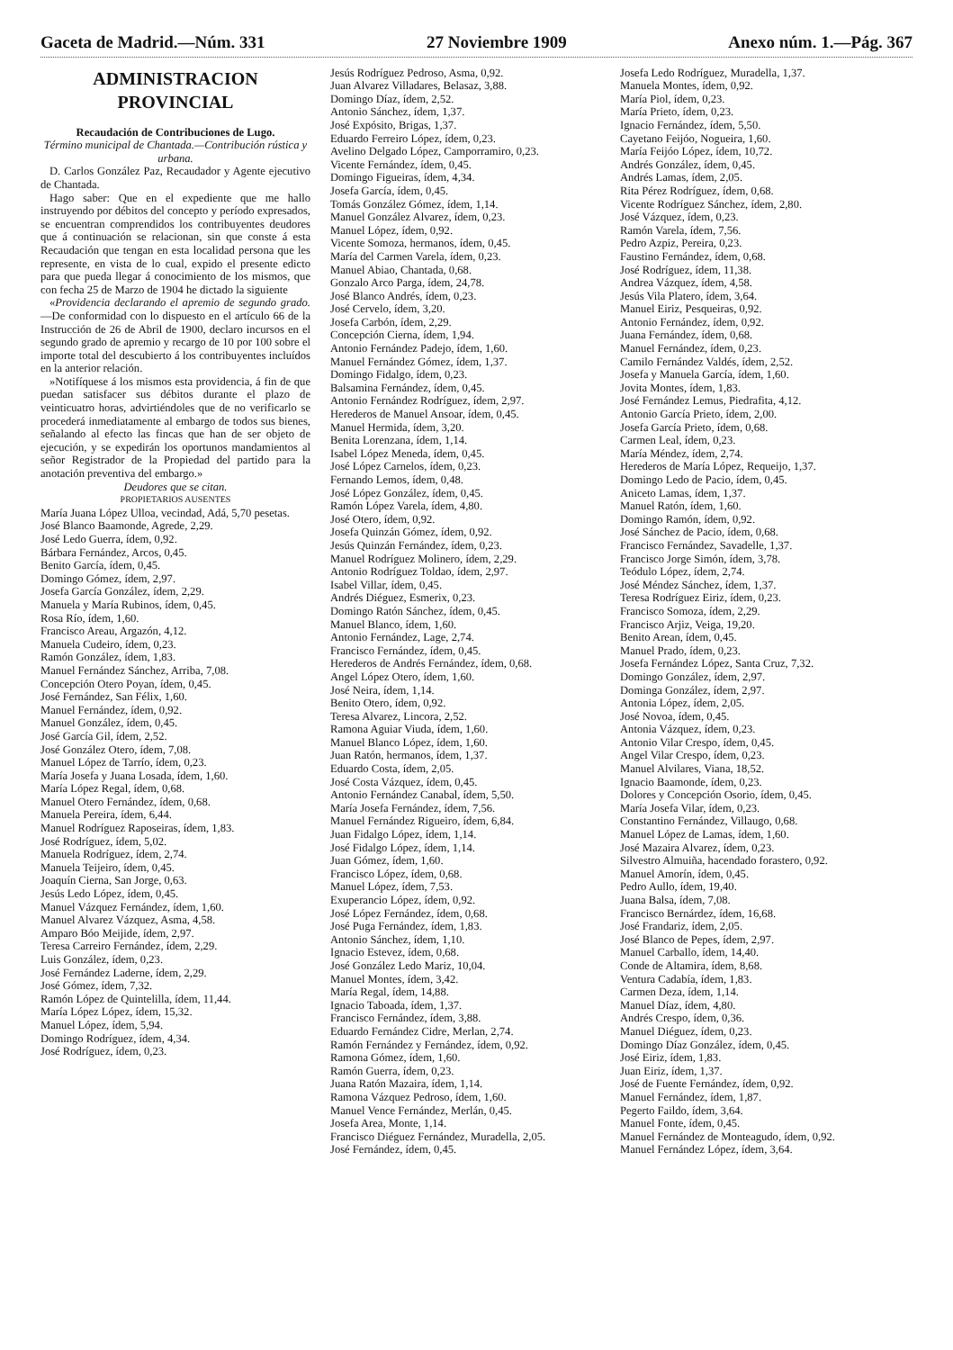Gaceta de Madrid.—Núm. 331 27 Noviembre 1909 Anexo núm. 1.—Pág. 367
ADMINISTRACION PROVINCIAL
Recaudación de Contribuciones de Lugo.
Término municipal de Chantada.—Contribución rústica y urbana.
D. Carlos González Paz, Recaudador y Agente ejecutivo de Chantada.
Hago saber: Que en el expediente que me hallo instruyendo por débitos del concepto y período expresados, se encuentran comprendidos los contribuyentes deudores que á continuación se relacionan, sin que conste á esta Recaudación que tengan en esta localidad persona que les represente, en vista de lo cual, expido el presente edicto para que pueda llegar á conocimiento de los mismos, que con fecha 25 de Marzo de 1904 he dictado la siguiente
«Providencia declarando el apremio de segundo grado.—De conformidad con lo dispuesto en el artículo 66 de la Instrucción de 26 de Abril de 1900, declaro incursos en el segundo grado de apremio y recargo de 10 por 100 sobre el importe total del descubierto á los contribuyentes incluídos en la anterior relación.
»Notifíquese á los mismos esta providencia, á fin de que puedan satisfacer sus débitos durante el plazo de veinticuatro horas, advirtiéndoles que de no verificarlo se procederá inmediatamente al embargo de todos sus bienes, señalando al efecto las fincas que han de ser objeto de ejecución, y se expedirán los oportunos mandamientos al señor Registrador de la Propiedad del partido para la anotación preventiva del embargo.»
Deudores que se citan.
PROPIETARIOS AUSENTES
María Juana López Ulloa, vecindad, Adá, 5,70 pesetas.
José Blanco Baamonde, Agrede, 2,29.
José Ledo Guerra, ídem, 0,92.
Bárbara Fernández, Arcos, 0,45.
Benito García, ídem, 0,45.
Domingo Gómez, ídem, 2,97.
Josefa García González, ídem, 2,29.
Manuela y María Rubinos, ídem, 0,45.
Rosa Río, ídem, 1,60.
Francisco Areau, Argazón, 4,12.
Manuela Cudeiro, ídem, 0,23.
Ramón González, ídem, 1,83.
Manuel Fernández Sánchez, Arriba, 7,08.
Concepción Otero Poyan, ídem, 0,45.
José Fernández, San Félix, 1,60.
Manuel Fernández, ídem, 0,92.
Manuel González, ídem, 0,45.
José García Gil, ídem, 2,52.
José González Otero, ídem, 7,08.
Manuel López de Tarrío, ídem, 0,23.
María Josefa y Juana Losada, ídem, 1,60.
María López Regal, ídem, 0,68.
Manuel Otero Fernández, ídem, 0,68.
Manuela Pereira, ídem, 6,44.
Manuel Rodríguez Raposeiras, ídem, 1,83.
José Rodríguez, ídem, 5,02.
Manuela Rodríguez, ídem, 2,74.
Manuela Teijeiro, ídem, 0,45.
Joaquín Cierna, San Jorge, 0,63.
Jesús Ledo López, ídem, 0,45.
Manuel Vázquez Fernández, ídem, 1,60.
Manuel Alvarez Vázquez, Asma, 4,58.
Amparo Bóo Meijide, ídem, 2,97.
Teresa Carreiro Fernández, ídem, 2,29.
Luis González, ídem, 0,23.
José Fernández Laderne, ídem, 2,29.
José Gómez, ídem, 7,32.
Ramón López de Quintelilla, ídem, 11,44.
María López López, ídem, 15,32.
Manuel López, ídem, 5,94.
Domingo Rodríguez, ídem, 4,34.
José Rodríguez, ídem, 0,23.
Jesús Rodríguez Pedroso, Asma, 0,92.
Juan Alvarez Villadares, Belasaz, 3,88.
Domingo Díaz, ídem, 2,52.
Antonio Sánchez, ídem, 1,37.
José Expósito, Brigas, 1,37.
Eduardo Ferreiro López, ídem, 0,23.
Avelino Delgado López, Camporramiro, 0,23.
Vicente Fernández, ídem, 0,45.
Domingo Figueiras, ídem, 4,34.
Josefa García, ídem, 0,45.
Tomás González Gómez, ídem, 1,14.
Manuel González Alvarez, ídem, 0,23.
Manuel López, ídem, 0,92.
Vicente Somoza, hermanos, ídem, 0,45.
María del Carmen Varela, ídem, 0,23.
Manuel Abiao, Chantada, 0,68.
Gonzalo Arco Parga, ídem, 24,78.
José Blanco Andrés, ídem, 0,23.
José Cervelo, ídem, 3,20.
Josefa Carbón, ídem, 2,29.
Concepción Cierna, ídem, 1,94.
Antonio Fernández Padejo, ídem, 1,60.
Manuel Fernández Gómez, ídem, 1,37.
Domingo Fidalgo, ídem, 0,23.
Balsamina Fernández, ídem, 0,45.
Antonio Fernández Rodríguez, ídem, 2,97.
Herederos de Manuel Ansoar, ídem, 0,45.
Manuel Hermida, ídem, 3,20.
Benita Lorenzana, ídem, 1,14.
Isabel López Meneda, ídem, 0,45.
José López Carnelos, ídem, 0,23.
Fernando Lemos, ídem, 0,48.
José López González, ídem, 0,45.
Ramón López Varela, ídem, 4,80.
José Otero, ídem, 0,92.
Josefa Quinzán Gómez, ídem, 0,92.
Jesús Quinzán Fernández, ídem, 0,23.
Manuel Rodríguez Molinero, ídem, 2,29.
Antonio Rodríguez Toldao, ídem, 2,97.
Isabel Villar, ídem, 0,45.
Andrés Diéguez, Esmerix, 0,23.
Domingo Ratón Sánchez, ídem, 0,45.
Manuel Blanco, ídem, 1,60.
Antonio Fernández, Lage, 2,74.
Francisco Fernández, ídem, 0,45.
Herederos de Andrés Fernández, ídem, 0,68.
Angel López Otero, ídem, 1,60.
José Neira, ídem, 1,14.
Benito Otero, ídem, 0,92.
Teresa Alvarez, Lincora, 2,52.
Ramona Aguiar Viuda, ídem, 1,60.
Manuel Blanco López, ídem, 1,60.
Juan Ratón, hermanos, ídem, 1,37.
Eduardo Costa, ídem, 2,05.
José Costa Vázquez, ídem, 0,45.
Antonio Fernández Canabal, ídem, 5,50.
María Josefa Fernández, ídem, 7,56.
Manuel Fernández Rigueiro, ídem, 6,84.
Juan Fidalgo López, ídem, 1,14.
José Fidalgo López, ídem, 1,14.
Juan Gómez, ídem, 1,60.
Francisco López, ídem, 0,68.
Manuel López, ídem, 7,53.
Exuperancio López, ídem, 0,92.
José López Fernández, ídem, 0,68.
José Puga Fernández, ídem, 1,83.
Antonio Sánchez, ídem, 1,10.
Ignacio Estevez, ídem, 0,68.
José González Ledo Mariz, 10,04.
Manuel Montes, ídem, 3,42.
María Regal, ídem, 14,88.
Ignacio Taboada, ídem, 1,37.
Francisco Fernández, ídem, 3,88.
Eduardo Fernández Cidre, Merlan, 2,74.
Ramón Fernández y Fernández, ídem, 0,92.
Ramona Gómez, ídem, 1,60.
Ramón Guerra, ídem, 0,23.
Juana Ratón Mazaira, ídem, 1,14.
Ramona Vázquez Pedroso, ídem, 1,60.
Manuel Vence Fernández, Merlán, 0,45.
Josefa Area, Monte, 1,14.
Francisco Diéguez Fernández, Muradella, 2,05.
José Fernández, ídem, 0,45.
Josefa Ledo Rodríguez, Muradella, 1,37.
Manuela Montes, ídem, 0,92.
María Piol, ídem, 0,23.
María Prieto, ídem, 0,23.
Ignacio Fernández, ídem, 5,50.
Cayetano Feijóo, Nogueira, 1,60.
María Feijóo López, ídem, 10,72.
Andrés González, ídem, 0,45.
Andrés Lamas, ídem, 2,05.
Rita Pérez Rodríguez, ídem, 0,68.
Vicente Rodríguez Sánchez, ídem, 2,80.
José Vázquez, ídem, 0,23.
Ramón Varela, ídem, 7,56.
Pedro Azpiz, Pereira, 0,23.
Faustino Fernández, ídem, 0,68.
José Rodríguez, ídem, 11,38.
Andrea Vázquez, ídem, 4,58.
Jesús Vila Platero, ídem, 3,64.
Manuel Eiriz, Pesqueiras, 0,92.
Antonio Fernández, ídem, 0,92.
Juana Fernández, ídem, 0,68.
Manuel Fernández, ídem, 0,23.
Camilo Fernández Valdés, ídem, 2,52.
Josefa y Manuela García, ídem, 1,60.
Jovita Montes, ídem, 1,83.
José Fernández Lemus, Piedrafita, 4,12.
Antonio García Prieto, ídem, 2,00.
Josefa García Prieto, ídem, 0,68.
Carmen Leal, ídem, 0,23.
María Méndez, ídem, 2,74.
Herederos de María López, Requeijo, 1,37.
Domingo Ledo de Pacio, ídem, 0,45.
Aniceto Lamas, ídem, 1,37.
Manuel Ratón, ídem, 1,60.
Domingo Ramón, ídem, 0,92.
José Sánchez de Pacio, ídem, 0,68.
Francisco Fernández, Savadelle, 1,37.
Francisco Jorge Simón, ídem, 3,78.
Teódulo López, ídem, 2,74.
José Méndez Sánchez, ídem, 1,37.
Teresa Rodríguez Eiriz, ídem, 0,23.
Francisco Somoza, ídem, 2,29.
Francisco Arjiz, Veiga, 19,20.
Benito Arean, ídem, 0,45.
Manuel Prado, ídem, 0,23.
Josefa Fernández López, Santa Cruz, 7,32.
Domingo González, ídem, 2,97.
Dominga González, ídem, 2,97.
Antonia López, ídem, 2,05.
José Novoa, ídem, 0,45.
Antonia Vázquez, ídem, 0,23.
Antonio Vilar Crespo, ídem, 0,45.
Angel Vilar Crespo, ídem, 0,23.
Manuel Alvilares, Viana, 18,52.
Ignacio Baamonde, ídem, 0,23.
Dolores y Concepción Osorio, ídem, 0,45.
María Josefa Vilar, ídem, 0,23.
Constantino Fernández, Villaugo, 0,68.
Manuel López de Lamas, ídem, 1,60.
José Mazaira Alvarez, ídem, 0,23.
Silvestro Almuiña, hacendado forastero, 0,92.
Manuel Amorín, ídem, 0,45.
Pedro Aullo, ídem, 19,40.
Juana Balsa, ídem, 7,08.
Francisco Bernárdez, ídem, 16,68.
José Frandariz, ídem, 2,05.
José Blanco de Pepes, ídem, 2,97.
Manuel Carballo, ídem, 14,40.
Conde de Altamira, ídem, 8,68.
Ventura Cadabía, ídem, 1,83.
Carmen Deza, ídem, 1,14.
Manuel Díaz, ídem, 4,80.
Andrés Crespo, ídem, 0,36.
Manuel Diéguez, ídem, 0,23.
Domingo Díaz González, ídem, 0,45.
José Eiriz, ídem, 1,83.
Juan Eiriz, ídem, 1,37.
José de Fuente Fernández, ídem, 0,92.
Manuel Fernández, ídem, 1,87.
Pegerto Faildo, ídem, 3,64.
Manuel Fonte, ídem, 0,45.
Manuel Fernández de Monteagudo, ídem, 0,92.
Manuel Fernández López, ídem, 3,64.